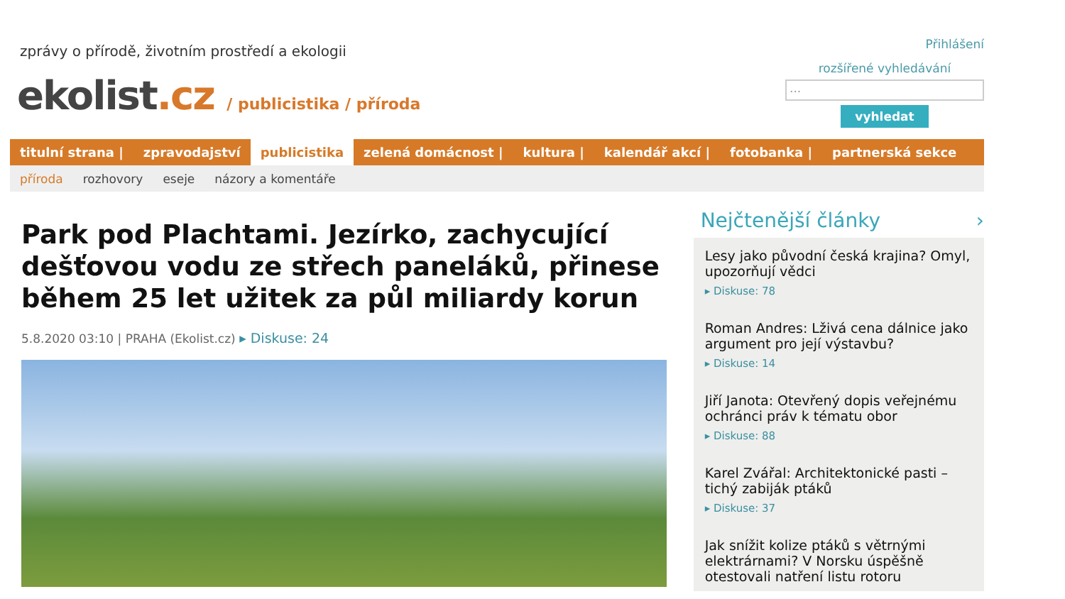zprávy o přírodě, životním prostředí a ekologii
ekolist.cz / publicistika / příroda
Přihlášení
rozšířené vyhledávání
...
vyhledat
titulní strana | zpravodajství publicistika zelená domácnost | kultura | kalendář akcí | fotobanka | partnerská sekce
příroda rozhovory eseje názory a komentáře
Park pod Plachtami. Jezírko, zachycující dešťovou vodu ze střech paneláků, přinese během 25 let užitek za půl miliardy korun
5.8.2020 03:10 | PRAHA (Ekolist.cz) ▸ Diskuse: 24
Nejčtenější články ›
Lesy jako původní česká krajina? Omyl, upozorňují vědci
▸ Diskuse: 78
Roman Andres: Lživá cena dálnice jako argument pro její výstavbu?
▸ Diskuse: 14
Jiří Janota: Otevřený dopis veřejnému ochránci práv k tématu obor
▸ Diskuse: 88
Karel Zvářal: Architektonické pasti – tichý zabiják ptáků
▸ Diskuse: 37
Jak snížit kolize ptáků s větrnými elektrárnami? V Norsku úspěšně otestovali natření listu rotoru